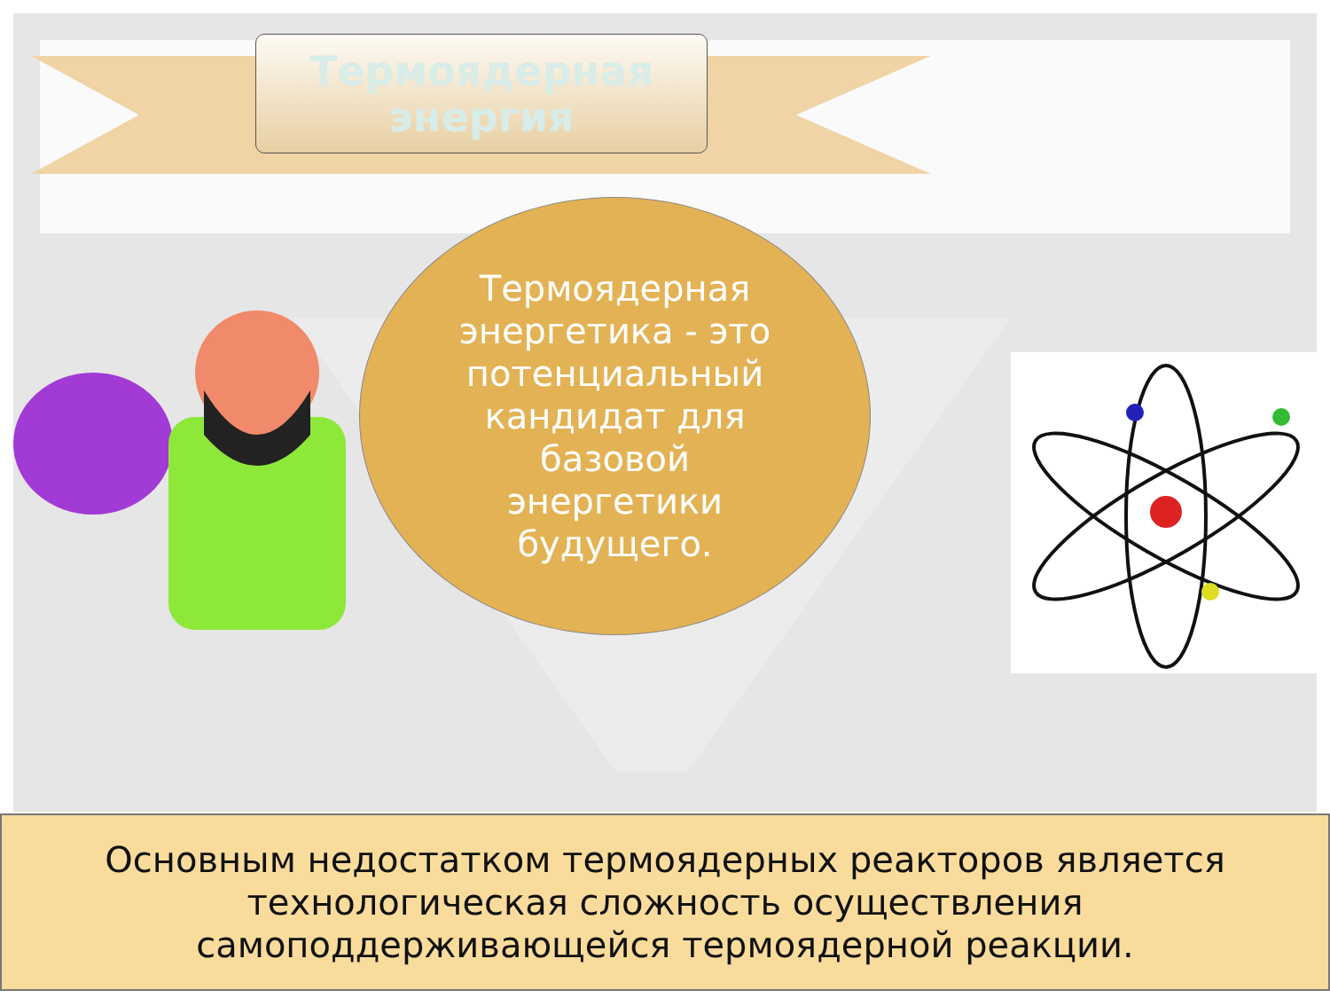Термоядерная
энергия
Термоядерная энергетика - это потенциальный кандидат для базовой энергетики будущего.
Основным недостатком термоядерных реакторов является
технологическая сложность осуществления
самоподдерживающейся термоядерной реакции.